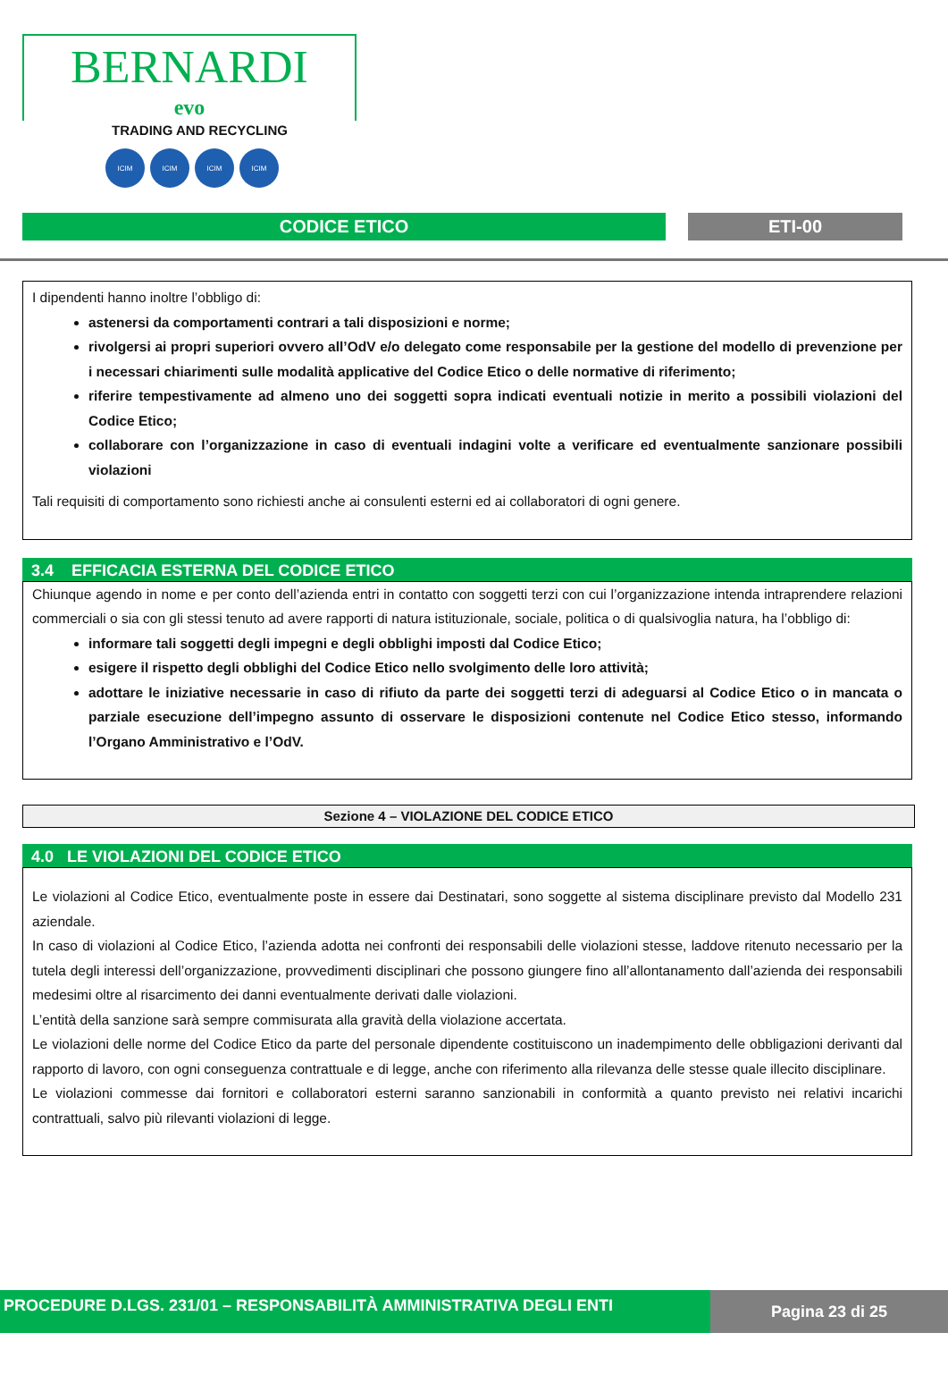BERNARDI
evo
TRADING AND RECYCLING
ICIM ICIM ICIM ICIM
CODICE ETICO ETI-00
I dipendenti hanno inoltre l’obbligo di:
astenersi da comportamenti contrari a tali disposizioni e norme;
rivolgersi ai propri superiori ovvero all’OdV e/o delegato come responsabile per la gestione del modello di prevenzione per i necessari chiarimenti sulle modalità applicative del Codice Etico o delle normative di riferimento;
riferire tempestivamente ad almeno uno dei soggetti sopra indicati eventuali notizie in merito a possibili violazioni del Codice Etico;
collaborare con l’organizzazione in caso di eventuali indagini volte a verificare ed eventualmente sanzionare possibili violazioni
Tali requisiti di comportamento sono richiesti anche ai consulenti esterni ed ai collaboratori di ogni genere.
3.4 EFFICACIA ESTERNA DEL CODICE ETICO
Chiunque agendo in nome e per conto dell’azienda entri in contatto con soggetti terzi con cui l’organizzazione intenda intraprendere relazioni commerciali o sia con gli stessi tenuto ad avere rapporti di natura istituzionale, sociale, politica o di qualsivoglia natura, ha l’obbligo di:
informare tali soggetti degli impegni e degli obblighi imposti dal Codice Etico;
esigere il rispetto degli obblighi del Codice Etico nello svolgimento delle loro attività;
adottare le iniziative necessarie in caso di rifiuto da parte dei soggetti terzi di adeguarsi al Codice Etico o in mancata o parziale esecuzione dell’impegno assunto di osservare le disposizioni contenute nel Codice Etico stesso, informando l’Organo Amministrativo e l’OdV.
Sezione 4 – VIOLAZIONE DEL CODICE ETICO
4.0 LE VIOLAZIONI DEL CODICE ETICO
Le violazioni al Codice Etico, eventualmente poste in essere dai Destinatari, sono soggette al sistema disciplinare previsto dal Modello 231 aziendale.
In caso di violazioni al Codice Etico, l’azienda adotta nei confronti dei responsabili delle violazioni stesse, laddove ritenuto necessario per la tutela degli interessi dell’organizzazione, provvedimenti disciplinari che possono giungere fino all’allontanamento dall’azienda dei responsabili medesimi oltre al risarcimento dei danni eventualmente derivati dalle violazioni.
L’entità della sanzione sarà sempre commisurata alla gravità della violazione accertata.
Le violazioni delle norme del Codice Etico da parte del personale dipendente costituiscono un inadempimento delle obbligazioni derivanti dal rapporto di lavoro, con ogni conseguenza contrattuale e di legge, anche con riferimento alla rilevanza delle stesse quale illecito disciplinare.
Le violazioni commesse dai fornitori e collaboratori esterni saranno sanzionabili in conformità a quanto previsto nei relativi incarichi contrattuali, salvo più rilevanti violazioni di legge.
PROCEDURE D.LGS. 231/01 – RESPONSABILITÀ AMMINISTRATIVA DEGLI ENTI
Pagina 23 di 25